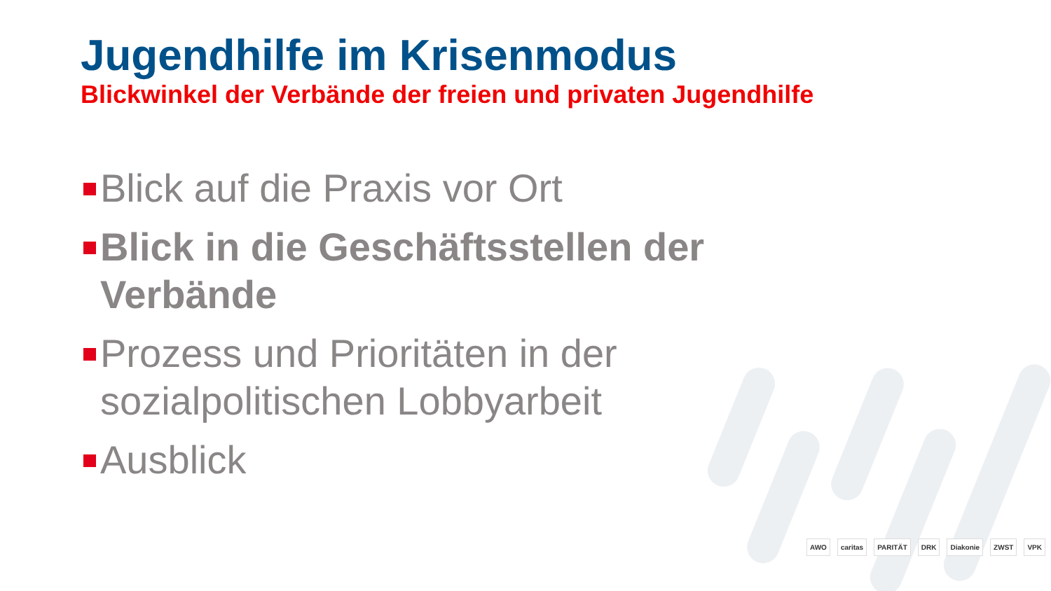Jugendhilfe im Krisenmodus
Blickwinkel der Verbände der freien und privaten Jugendhilfe
Blick auf die Praxis vor Ort
Blick in die Geschäftsstellen der Verbände
Prozess und Prioritäten in der sozialpolitischen Lobbyarbeit
Ausblick
AWO caritas PARITÄT DRK Diakonie ZWST VPK